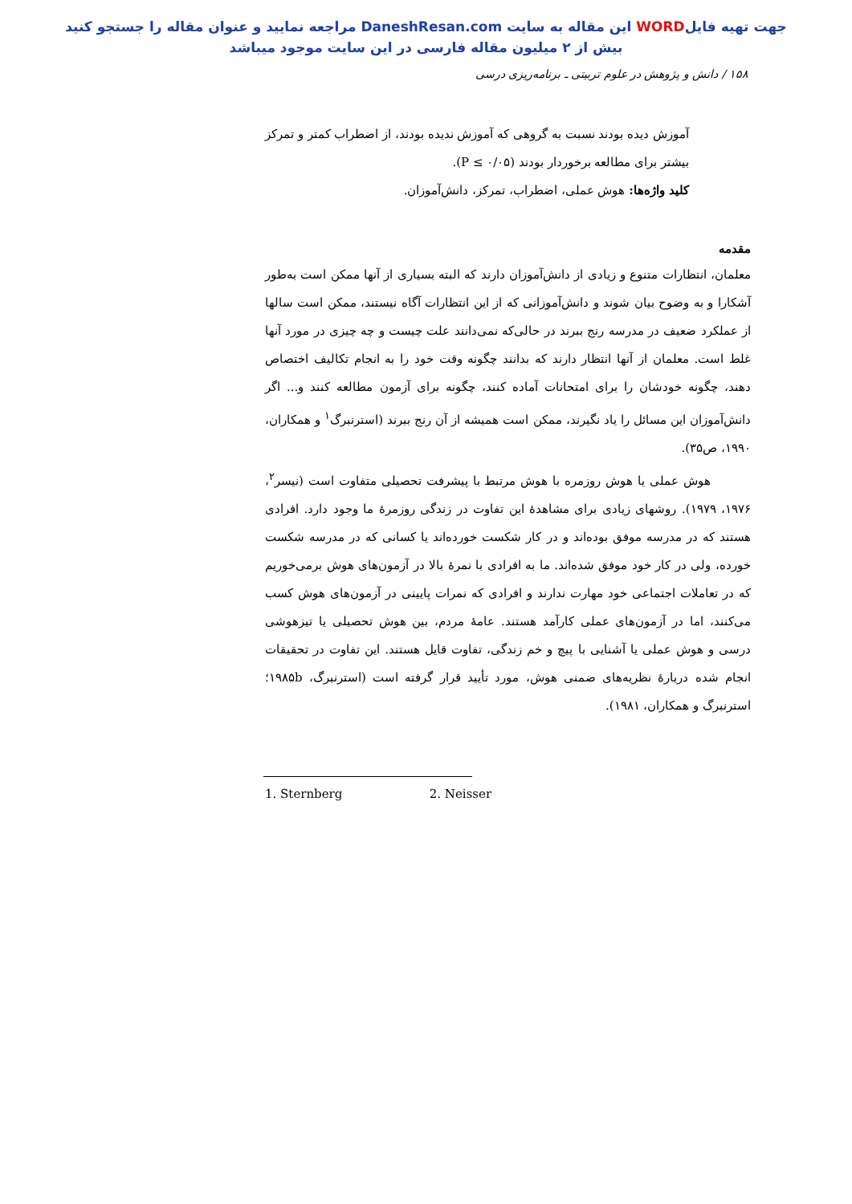جهت تهیه فایلWORD این مقاله به سایت DaneshResan.com مراجعه نمایید و عنوان مقاله را جستجو کنید
بیش از ۲ میلیون مقاله فارسی در این سایت موجود میباشد
۱۵۸ / دانش و پژوهش در علوم تربیتی ـ برنامه‌ریزی درسی
آموزش دیده بودند نسبت به گروهی که آموزش ندیده بودند، از اضطراب کمتر و تمرکز بیشتر برای مطالعه برخوردار بودند (P ≤ ۰/۰۵).
کلید واژه‌ها: هوش عملی، اضطراب، تمرکز، دانش‌آموزان.
مقدمه
معلمان، انتظارات متنوع و زیادی از دانش‌آموزان دارند که البته بسیاری از آنها ممکن است به‌طور آشکارا و به وضوح بیان شوند و دانش‌آموزانی که از این انتظارات آگاه نیستند، ممکن است سالها از عملکرد ضعیف در مدرسه رنج ببرند در حالی‌که نمی‌دانند علت چیست و چه چیزی در مورد آنها غلط است. معلمان از آنها انتظار دارند که بدانند چگونه وقت خود را به انجام تکالیف اختصاص دهند، چگونه خودشان را برای امتحانات آماده کنند، چگونه برای آزمون مطالعه کنند و... اگر دانش‌آموزان این مسائل را یاد نگیرند، ممکن است همیشه از آن رنج ببرند (استرنبرگ<sup>۱</sup> و همکاران، ۱۹۹۰، ص۳۵).
هوش عملی یا هوش روزمره با هوش مرتبط با پیشرفت تحصیلی متفاوت است (نیسر<sup>۲</sup>، ۱۹۷۶، ۱۹۷۹). روشهای زیادی برای مشاهدهٔ این تفاوت در زندگی روزمرهٔ ما وجود دارد. افرادی هستند که در مدرسه موفق بوده‌اند و در کار شکست خورده‌اند یا کسانی که در مدرسه شکست خورده، ولی در کار خود موفق شده‌اند. ما به افرادی با نمرهٔ بالا در آزمون‌های هوش برمی‌خوریم که در تعاملات اجتماعی خود مهارت ندارند و افرادی که نمرات پایینی در آزمون‌های هوش کسب می‌کنند، اما در آزمون‌های عملی کارآمد هستند. عامهٔ مردم، بین هوش تحصیلی یا تیزهوشی درسی و هوش عملی یا آشنایی با پیچ و خم زندگی، تفاوت قایل هستند. این تفاوت در تحقیقات انجام شده دربارهٔ نظریه‌های ضمنی هوش، مورد تأیید قرار گرفته است (استرنبرگ، ۱۹۸۵b؛ استرنبرگ و همکاران، ۱۹۸۱).
1. Sternberg 2. Neisser